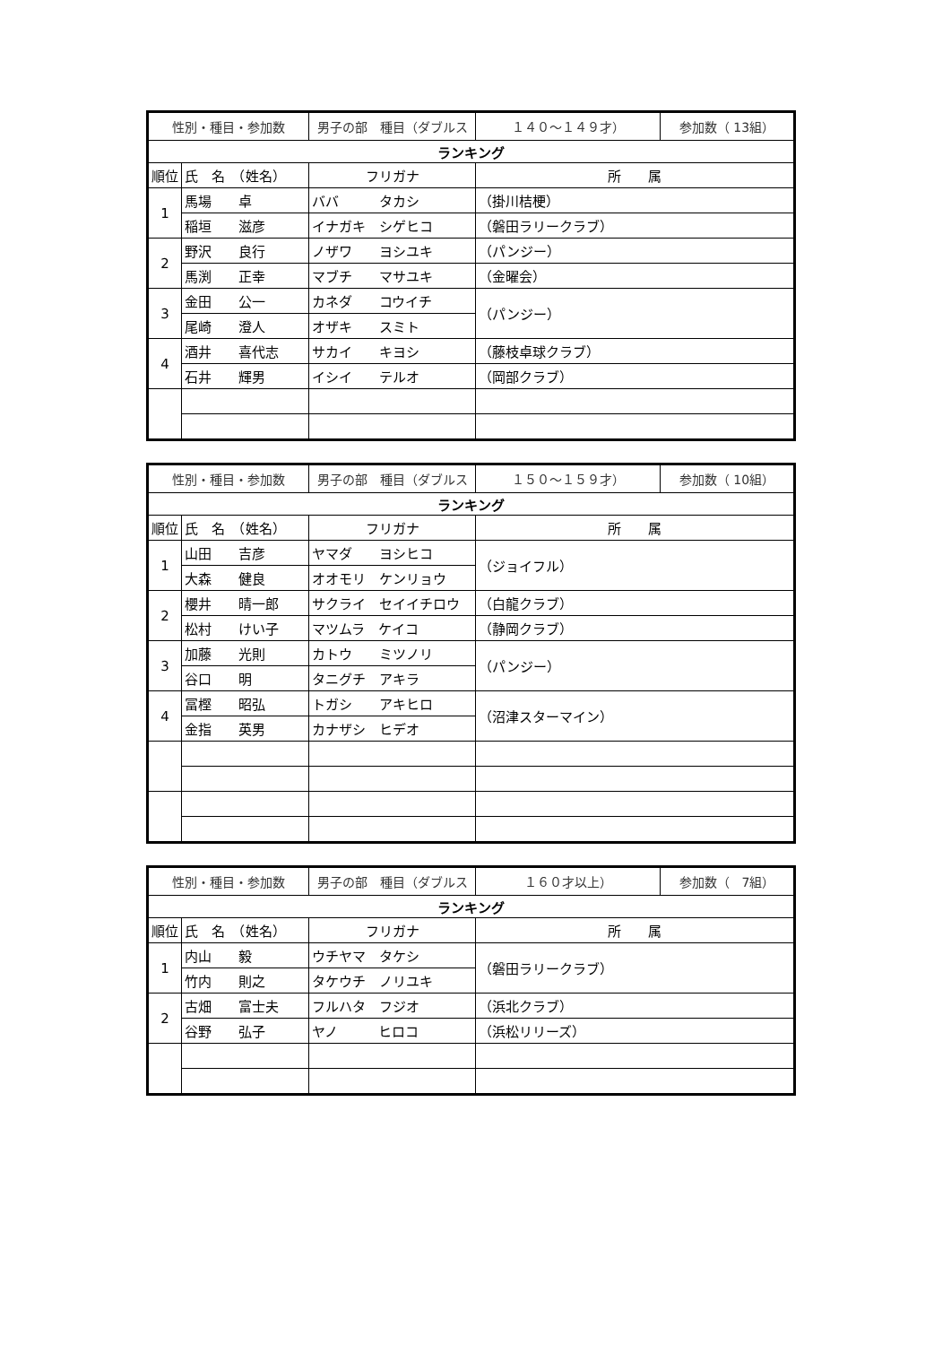| 性別・種目・参加数 | | 男子の部 種目（ダブルス | １４０～１４９才） | 参加数（ 13組） |
| ランキング | | | | |
| 順位 | 氏 名 （姓名） | フリガナ | 所 属 | |
| 1 | 馬場 卓 | ババ タカシ | （掛川桔梗） | |
| | 稲垣 滋彦 | イナガキ シゲヒコ | （磐田ラリークラブ） | |
| 2 | 野沢 良行 | ノザワ ヨシユキ | （パンジー） | |
| | 馬渕 正幸 | マブチ マサユキ | （金曜会） | |
| 3 | 金田 公一 | カネダ コウイチ | （パンジー） | |
| | 尾崎 澄人 | オザキ スミト | | |
| 4 | 酒井 喜代志 | サカイ キヨシ | （藤枝卓球クラブ） | |
| | 石井 輝男 | イシイ テルオ | （岡部クラブ） | |
| 性別・種目・参加数 | | 男子の部 種目（ダブルス | １５０～１５９才） | 参加数（ 10組） |
| ランキング | | | | |
| 順位 | 氏 名 （姓名） | フリガナ | 所 属 | |
| 1 | 山田 吉彦 | ヤマダ ヨシヒコ | （ジョイフル） | |
| | 大森 健良 | オオモリ ケンリョウ | | |
| 2 | 櫻井 晴一郎 | サクライ セイイチロウ | （白龍クラブ） | |
| | 松村 けい子 | マツムラ ケイコ | （静岡クラブ） | |
| 3 | 加藤 光則 | カトウ ミツノリ | （パンジー） | |
| | 谷口 明 | タニグチ アキラ | | |
| 4 | 冨樫 昭弘 | トガシ アキヒロ | （沼津スターマイン） | |
| | 金指 英男 | カナザシ ヒデオ | | |
| 性別・種目・参加数 | | 男子の部 種目（ダブルス | １６０才以上） | 参加数（ 7組） |
| ランキング | | | | |
| 順位 | 氏 名 （姓名） | フリガナ | 所 属 | |
| 1 | 内山 毅 | ウチヤマ タケシ | （磐田ラリークラブ） | |
| | 竹内 則之 | タケウチ ノリユキ | | |
| 2 | 古畑 富士夫 | フルハタ フジオ | （浜北クラブ） | |
| | 谷野 弘子 | ヤノ ヒロコ | （浜松リリーズ） | |